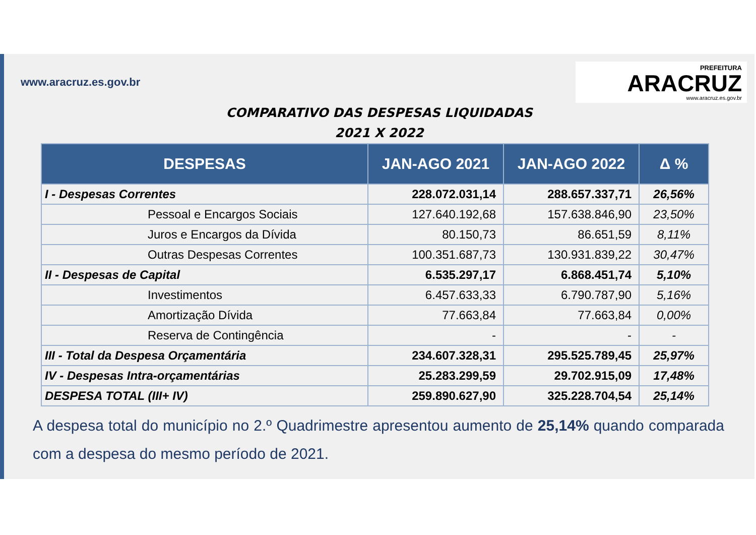www.aracruz.es.gov.br
PREFEITURA
ARACRUZ
www.aracruz.es.gov.br
COMPARATIVO DAS DESPESAS LIQUIDADAS
2021 X 2022
| DESPESAS | JAN-AGO 2021 | JAN-AGO 2022 | Δ % |
| --- | --- | --- | --- |
| I - Despesas Correntes | 228.072.031,14 | 288.657.337,71 | 26,56% |
| Pessoal e Encargos Sociais | 127.640.192,68 | 157.638.846,90 | 23,50% |
| Juros e Encargos da Dívida | 80.150,73 | 86.651,59 | 8,11% |
| Outras Despesas Correntes | 100.351.687,73 | 130.931.839,22 | 30,47% |
| II - Despesas de Capital | 6.535.297,17 | 6.868.451,74 | 5,10% |
| Investimentos | 6.457.633,33 | 6.790.787,90 | 5,16% |
| Amortização Dívida | 77.663,84 | 77.663,84 | 0,00% |
| Reserva de Contingência | - | - | - |
| III - Total da Despesa Orçamentária | 234.607.328,31 | 295.525.789,45 | 25,97% |
| IV - Despesas Intra-orçamentárias | 25.283.299,59 | 29.702.915,09 | 17,48% |
| DESPESA TOTAL (III+ IV) | 259.890.627,90 | 325.228.704,54 | 25,14% |
A despesa total do município no 2.º Quadrimestre apresentou aumento de 25,14% quando comparada com a despesa do mesmo período de 2021.